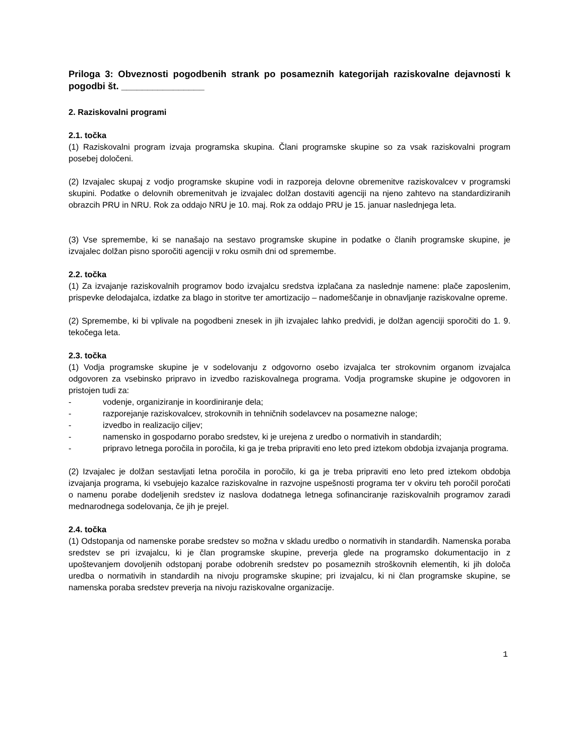Priloga 3: Obveznosti pogodbenih strank po posameznih kategorijah raziskovalne dejavnosti k pogodbi št. ________________
2. Raziskovalni programi
2.1. točka
(1) Raziskovalni program izvaja programska skupina. Člani programske skupine so za vsak raziskovalni program posebej določeni.
(2) Izvajalec skupaj z vodjo programske skupine vodi in razporeja delovne obremenitve raziskovalcev v programski skupini. Podatke o delovnih obremenitvah je izvajalec dolžan dostaviti agenciji na njeno zahtevo na standardiziranih obrazcih PRU in NRU. Rok za oddajo NRU je 10. maj. Rok za oddajo PRU je 15. januar naslednjega leta.
(3) Vse spremembe, ki se nanašajo na sestavo programske skupine in podatke o članih programske skupine, je izvajalec dolžan pisno sporočiti agenciji v roku osmih dni od spremembe.
2.2. točka
(1) Za izvajanje raziskovalnih programov bodo izvajalcu sredstva izplačana za naslednje namene: plače zaposlenim, prispevke delodajalca, izdatke za blago in storitve ter amortizacijo – nadomeščanje in obnavljanje raziskovalne opreme.
(2) Spremembe, ki bi vplivale na pogodbeni znesek in jih izvajalec lahko predvidi, je dolžan agenciji sporočiti do 1. 9. tekočega leta.
2.3. točka
(1) Vodja programske skupine je v sodelovanju z odgovorno osebo izvajalca ter strokovnim organom izvajalca odgovoren za vsebinsko pripravo in izvedbo raziskovalnega programa. Vodja programske skupine je odgovoren in pristojen tudi za:
- vodenje, organiziranje in koordiniranje dela;
- razporejanje raziskovalcev, strokovnih in tehničnih sodelavcev na posamezne naloge;
- izvedbo in realizacijo ciljev;
- namensko in gospodarno porabo sredstev, ki je urejena z uredbo o normativih in standardih;
- pripravo letnega poročila in poročila, ki ga je treba pripraviti eno leto pred iztekom obdobja izvajanja programa.
(2) Izvajalec je dolžan sestavljati letna poročila in poročilo, ki ga je treba pripraviti eno leto pred iztekom obdobja izvajanja programa, ki vsebujejo kazalce raziskovalne in razvojne uspešnosti programa ter v okviru teh poročil poročati o namenu porabe dodeljenih sredstev iz naslova dodatnega letnega sofinanciranje raziskovalnih programov zaradi mednarodnega sodelovanja, če jih je prejel.
2.4. točka
(1) Odstopanja od namenske porabe sredstev so možna v skladu uredbo o normativih in standardih. Namenska poraba sredstev se pri izvajalcu, ki je član programske skupine, preverja glede na programsko dokumentacijo in z upoštevanjem dovoljenih odstopanj porabe odobrenih sredstev po posameznih stroškovnih elementih, ki jih določa uredba o normativih in standardih na nivoju programske skupine; pri izvajalcu, ki ni član programske skupine, se namenska poraba sredstev preverja na nivoju raziskovalne organizacije.
1